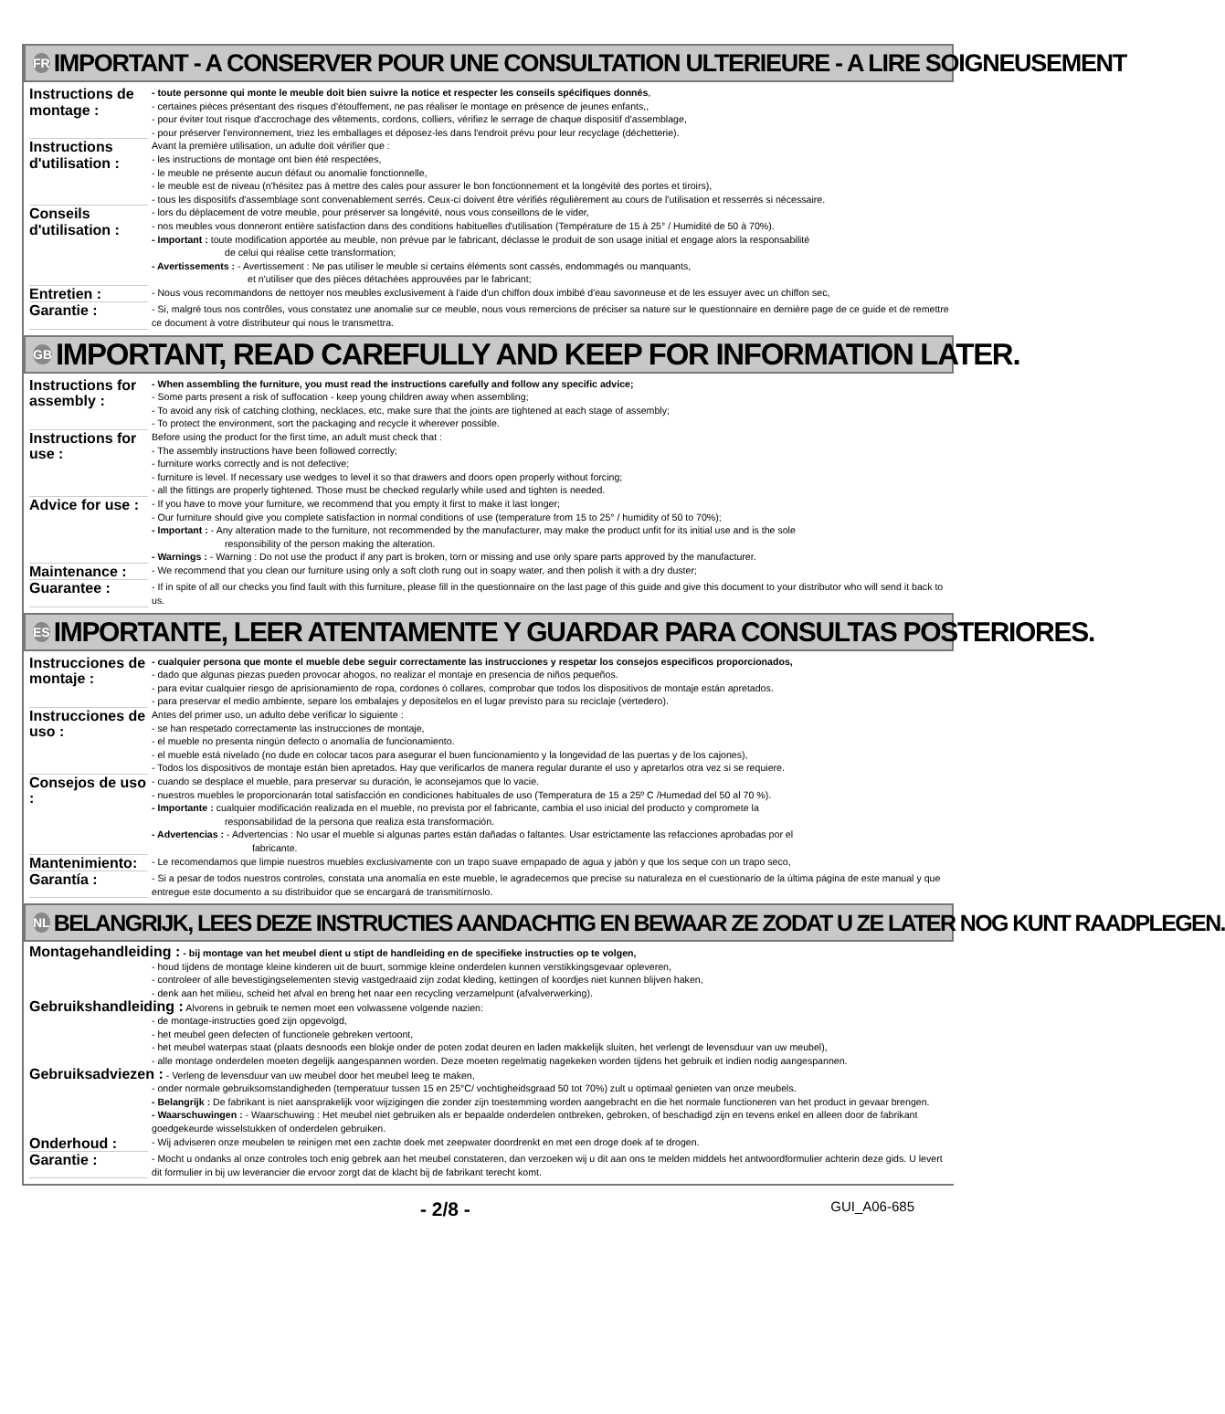FR IMPORTANT - A CONSERVER POUR UNE CONSULTATION ULTERIEURE - A LIRE SOIGNEUSEMENT
Instructions de montage :
- toute personne qui monte le meuble doit bien suivre la notice et respecter les conseils spécifiques donnés,
- certaines pièces présentant des risques d'étouffement, ne pas réaliser le montage en présence de jeunes enfants,,
- pour éviter tout risque d'accrochage des vêtements, cordons, colliers, vérifiez le serrage de chaque dispositif d'assemblage,
- pour préserver l'environnement, triez les emballages et déposez-les dans l'endroit prévu pour leur recyclage (déchetterie).
Instructions d'utilisation :
Avant la première utilisation, un adulte doit vérifier que :
- les instructions de montage ont bien été respectées,
- le meuble ne présente aucun défaut ou anomalie fonctionnelle,
- le meuble est de niveau (n'hésitez pas à mettre des cales pour assurer le bon fonctionnement et la longévité des portes et tiroirs),
- tous les dispositifs d'assemblage sont convenablement serrés. Ceux-ci doivent être vérifiés régulièrement au cours de l'utilisation et resserrés si nécessaire.
Conseils d'utilisation :
- lors du déplacement de votre meuble, pour préserver sa longévité, nous vous conseillons de le vider,
- nos meubles vous donneront entière satisfaction dans des conditions habituelles d'utilisation (Température de 15 à 25° / Humidité de 50 à 70%).
- Important : toute modification apportée au meuble, non prévue par le fabricant, déclasse le produit de son usage initial et engage alors la responsabilité
de celui qui réalise cette transformation;
- Avertissements : - Avertissement : Ne pas utiliser le meuble si certains éléments sont cassés, endommagés ou manquants,
et n'utiliser que des pièces détachées approuvées par le fabricant;
Entretien :
- Nous vous recommandons de nettoyer nos meubles exclusivement à l'aide d'un chiffon doux imbibé d'eau savonneuse et de les essuyer avec un chiffon sec,
Garantie :
- Si, malgré tous nos contrôles, vous constatez une anomalie sur ce meuble, nous vous remercions de préciser sa nature sur le questionnaire en dernière page de ce guide et de remettre ce document à votre distributeur qui nous le transmettra.
GB IMPORTANT, READ CAREFULLY AND KEEP FOR INFORMATION LATER.
Instructions for assembly :
- When assembling the furniture, you must read the instructions carefully and follow any specific advice;
- Some parts present a risk of suffocation - keep young children away when assembling;
- To avoid any risk of catching clothing, necklaces, etc, make sure that the joints are tightened at each stage of assembly;
- To protect the environment, sort the packaging and recycle it wherever possible.
Instructions for use :
Before using the product for the first time, an adult must check that :
- The assembly instructions have been followed correctly;
- furniture works correctly and is not defective;
- furniture is level. If necessary use wedges to level it so that drawers and doors open properly without forcing;
- all the fittings are properly tightened. Those must be checked regularly while used and tighten is needed.
Advice for use :
- If you have to move your furniture, we recommend that you empty it first to make it last longer;
- Our furniture should give you complete satisfaction in normal conditions of use (temperature from 15 to 25° / humidity of 50 to 70%);
- Important : - Any alteration made to the furniture, not recommended by the manufacturer, may make the product unfit for its initial use and is the sole
responsibility of the person making the alteration.
- Warnings : - Warning : Do not use the product if any part is broken, torn or missing and use only spare parts approved by the manufacturer.
Maintenance :
- We recommend that you clean our furniture using only a soft cloth rung out in soapy water, and then polish it with a dry duster;
Guarantee :
- If in spite of all our checks you find fault with this furniture, please fill in the questionnaire on the last page of this guide and give this document to your distributor who will send it back to us.
ES IMPORTANTE, LEER ATENTAMENTE Y GUARDAR PARA CONSULTAS POSTERIORES.
Instrucciones de montaje :
- cualquier persona que monte el mueble debe seguir correctamente las instrucciones y respetar los consejos especificos proporcionados,
- dado que algunas piezas pueden provocar ahogos, no realizar el montaje en presencia de niños pequeños.
- para evitar cualquier riesgo de aprisionamiento de ropa, cordones ó collares, comprobar que todos los dispositivos de montaje están apretados.
- para preservar el medio ambiente, separe los embalajes y depositelos en el lugar previsto para su reciclaje (vertedero).
Instrucciones de uso :
Antes del primer uso, un adulto debe verificar lo siguiente :
- se han respetado correctamente las instrucciones de montaje,
- el mueble no presenta ningún defecto o anomalía de funcionamiento.
- el mueble está nivelado (no dude en colocar tacos para asegurar el buen funcionamiento y la longevidad de las puertas y de los cajones),
- Todos los dispositivos de montaje están bien apretados. Hay que verificarlos de manera regular durante el uso y apretarlos otra vez si se requiere.
Consejos de uso :
- cuando se desplace el mueble, para preservar su duración, le aconsejamos que lo vacie.
- nuestros muebles le proporcionarán total satisfacción en condiciones habituales de uso (Temperatura de 15 a 25º C /Humedad del 50 al 70 %).
- Importante : cualquier modificación realizada en el mueble, no prevista por el fabricante, cambia el uso inicial del producto y compromete la
responsabilidad de la persona que realiza esta transformación.
- Advertencias : - Advertencias : No usar el mueble si algunas partes están dañadas o faltantes. Usar estrictamente las refacciones aprobadas por el
fabricante.
Mantenimiento:
- Le recomendamos que limpie nuestros muebles exclusivamente con un trapo suave empapado de agua y jabón y que los seque con un trapo seco,
Garantía :
- Si a pesar de todos nuestros controles, constata una anomalía en este mueble, le agradecemos que precise su naturaleza en el cuestionario de la última página de este manual y que entregue este documento a su distribuidor que se encargará de transmitírnoslo.
NL BELANGRIJK, LEES DEZE INSTRUCTIES AANDACHTIG EN BEWAAR ZE ZODAT U ZE LATER NOG KUNT RAADPLEGEN.
Montagehandleiding : - bij montage van het meubel dient u stipt de handleiding en de specifieke instructies op te volgen,
- houd tijdens de montage kleine kinderen uit de buurt, sommige kleine onderdelen kunnen verstikkingsgevaar opleveren,
- controleer of alle bevestigingselementen stevig vastgedraaid zijn zodat kleding, kettingen of koordjes niet kunnen blijven haken,
- denk aan het milieu, scheid het afval en breng het naar een recycling verzamelpunt (afvalverwerking).
Gebruikshandleiding : Alvorens in gebruik te nemen moet een volwassene volgende nazien:
- de montage-instructies goed zijn opgevolgd,
- het meubel geen defecten of functionele gebreken vertoont,
- het meubel waterpas staat (plaats desnoods een blokje onder de poten zodat deuren en laden makkelijk sluiten, het verlengt de levensduur van uw meubel),
- alle montage onderdelen moeten degelijk aangespannen worden. Deze moeten regelmatig nagekeken worden tijdens het gebruik et indien nodig aangespannen.
Gebruiksadviezen : - Verleng de levensduur van uw meubel door het meubel leeg te maken,
- onder normale gebruiksomstandigheden (temperatuur tussen 15 en 25°C/ vochtigheidsgraad 50 tot 70%) zult u optimaal genieten van onze meubels.
- Belangrijk : De fabrikant is niet aansprakelijk voor wijzigingen die zonder zijn toestemming worden aangebracht en die het normale functioneren van het product in gevaar brengen.
- Waarschuwingen : - Waarschuwing : Het meubel niet gebruiken als er bepaalde onderdelen ontbreken, gebroken, of beschadigd zijn en tevens enkel en alleen door de fabrikant goedgekeurde wisselstukken of onderdelen gebruiken.
Onderhoud :
- Wij adviseren onze meubelen te reinigen met een zachte doek met zeepwater doordrenkt en met een droge doek af te drogen.
Garantie :
- Mocht u ondanks al onze controles toch enig gebrek aan het meubel constateren, dan verzoeken wij u dit aan ons te melden middels het antwoordformulier achterin deze gids. U levert dit formulier in bij uw leverancier die ervoor zorgt dat de klacht bij de fabrikant terecht komt.
- 2/8 - GUI_A06-685